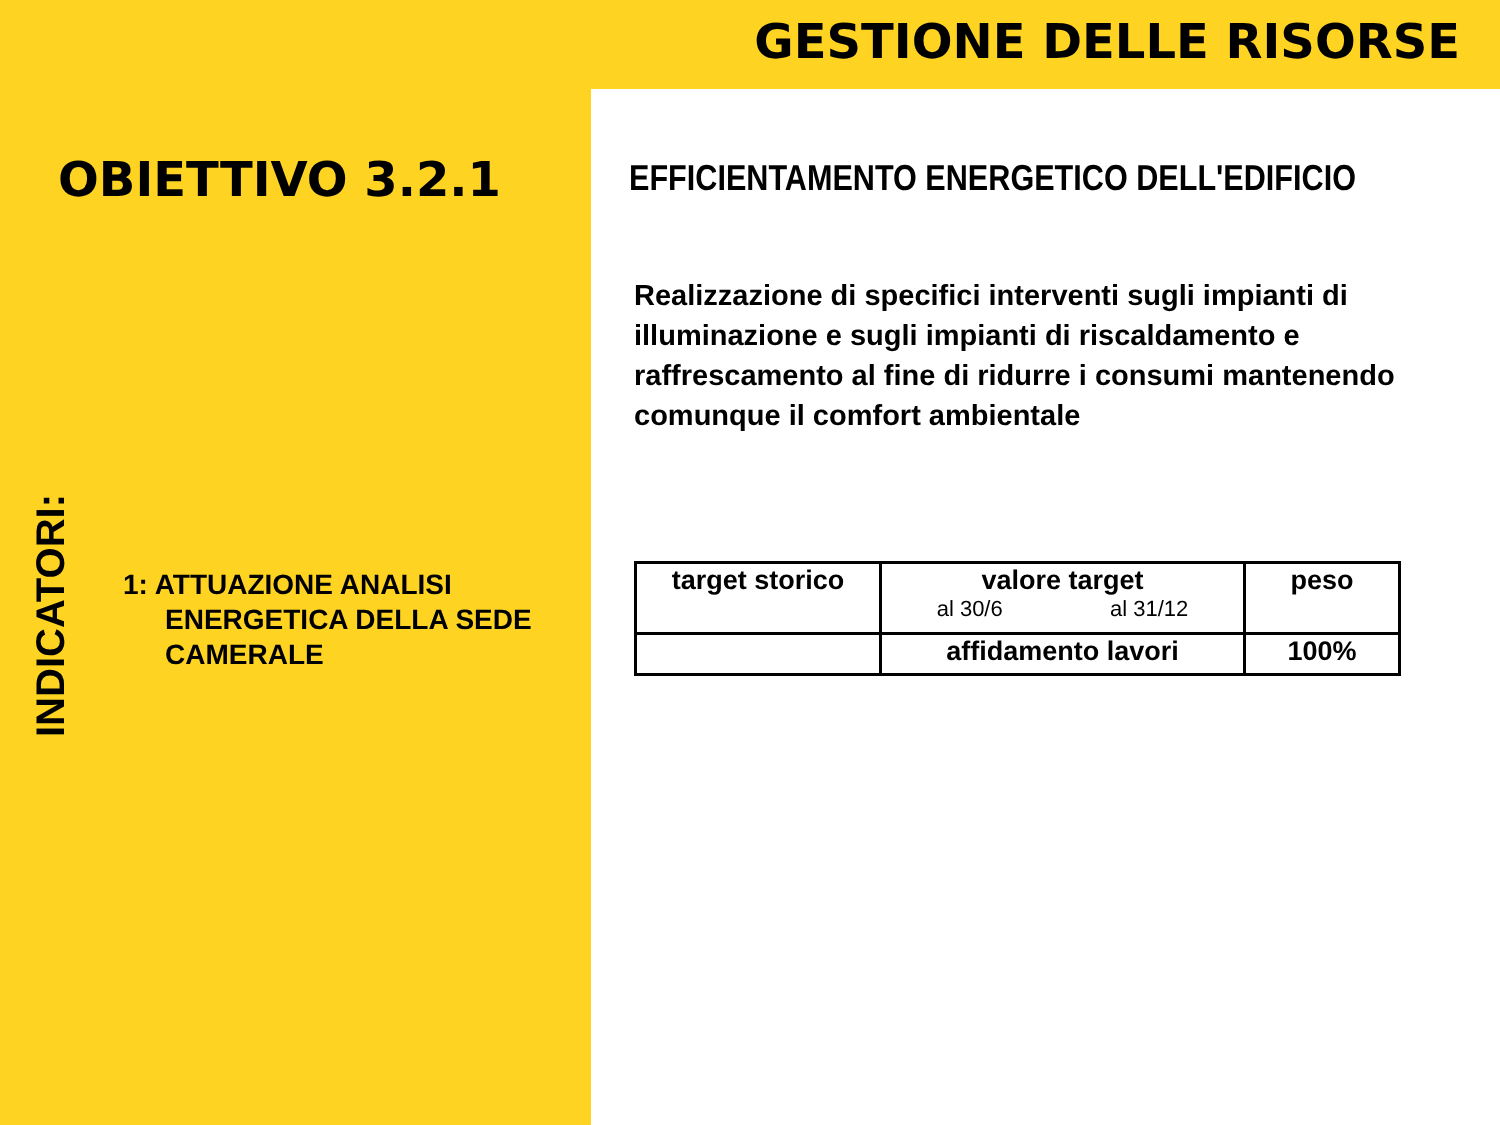GESTIONE DELLE RISORSE
OBIETTIVO 3.2.1
INDICATORI:
1: ATTUAZIONE ANALISI
ENERGETICA DELLA SEDE
CAMERALE
EFFICIENTAMENTO ENERGETICO DELL'EDIFICIO
Realizzazione di specifici interventi sugli impianti di illuminazione e sugli impianti di riscaldamento e raffrescamento al fine di ridurre i consumi mantenendo comunque il comfort ambientale
| target storico | valore target al 30/6 al 31/12 | peso |
| --- | --- | --- |
| | affidamento lavori | 100% |